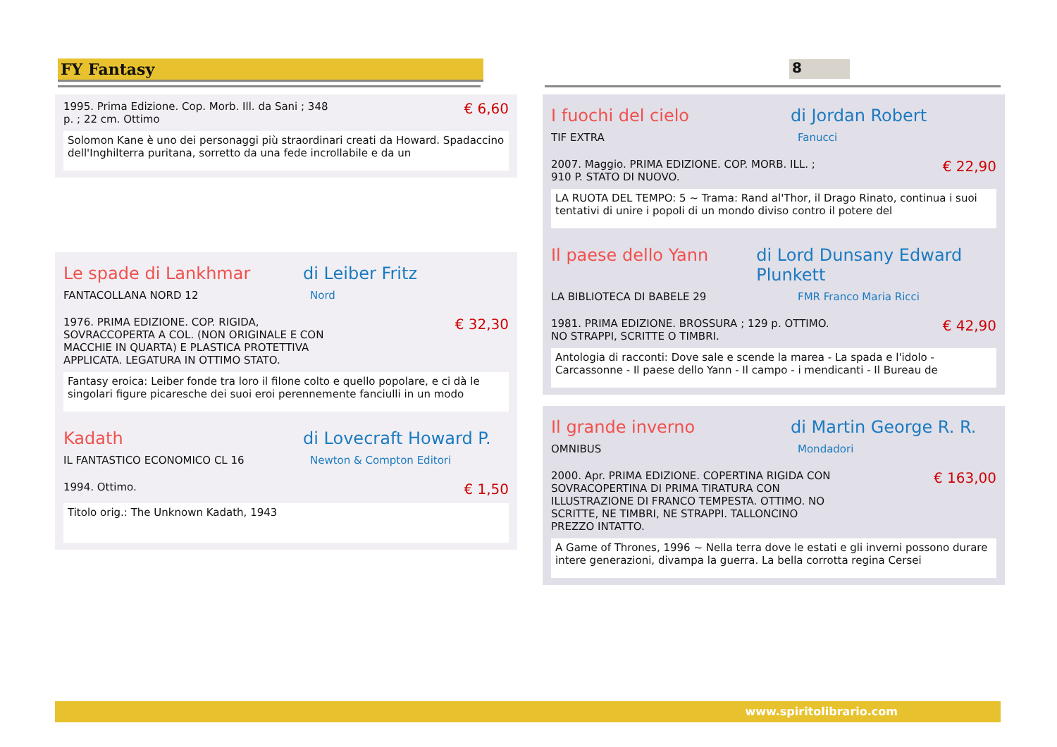FY Fantasy 8
1995. Prima Edizione. Cop. Morb. Ill. da Sani ; 348
p. ; 22 cm. Ottimo
€ 6,60
Solomon Kane è uno dei personaggi più straordinari creati da Howard. Spadaccino dell'Inghilterra puritana, sorretto da una fede incrollabile e da un
Le spade di Lankhmar di Leiber Fritz
FANTACOLLANA NORD 12 Nord
1976. PRIMA EDIZIONE. COP. RIGIDA,
SOVRACCOPERTA A COL. (NON ORIGINALE E CON
MACCHIE IN QUARTA) E PLASTICA PROTETTIVA
APPLICATA. LEGATURA IN OTTIMO STATO.
€ 32,30
Fantasy eroica: Leiber fonde tra loro il filone colto e quello popolare, e ci dà le singolari figure picaresche dei suoi eroi perennemente fanciulli in un modo
Kadath di Lovecraft Howard P.
IL FANTASTICO ECONOMICO CL 16 Newton & Compton Editori
1994. Ottimo.
€ 1,50
Titolo orig.: The Unknown Kadath, 1943
I fuochi del cielo di Jordan Robert
TIF EXTRA Fanucci
2007. Maggio. PRIMA EDIZIONE. COP. MORB. ILL. ;
910 P. STATO DI NUOVO.
€ 22,90
LA RUOTA DEL TEMPO: 5 ~ Trama: Rand al'Thor, il Drago Rinato, continua i suoi tentativi di unire i popoli di un mondo diviso contro il potere del
Il paese dello Yann di Lord Dunsany Edward Plunkett
LA BIBLIOTECA DI BABELE 29 FMR Franco Maria Ricci
1981. PRIMA EDIZIONE. BROSSURA ; 129 p. OTTIMO.
NO STRAPPI, SCRITTE O TIMBRI.
€ 42,90
Antologia di racconti: Dove sale e scende la marea - La spada e l'idolo - Carcassonne - Il paese dello Yann - Il campo - i mendicanti - Il Bureau de
Il grande inverno di Martin George R. R.
OMNIBUS Mondadori
2000. Apr. PRIMA EDIZIONE. COPERTINA RIGIDA CON
SOVRACOPERTINA DI PRIMA TIRATURA CON
ILLUSTRAZIONE DI FRANCO TEMPESTA. OTTIMO. NO
SCRITTE, NE TIMBRI, NE STRAPPI. TALLONCINO
PREZZO INTATTO.
€ 163,00
A Game of Thrones, 1996 ~ Nella terra dove le estati e gli inverni possono durare intere generazioni, divampa la guerra. La bella corrotta regina Cersei
www.spiritolibrario.com